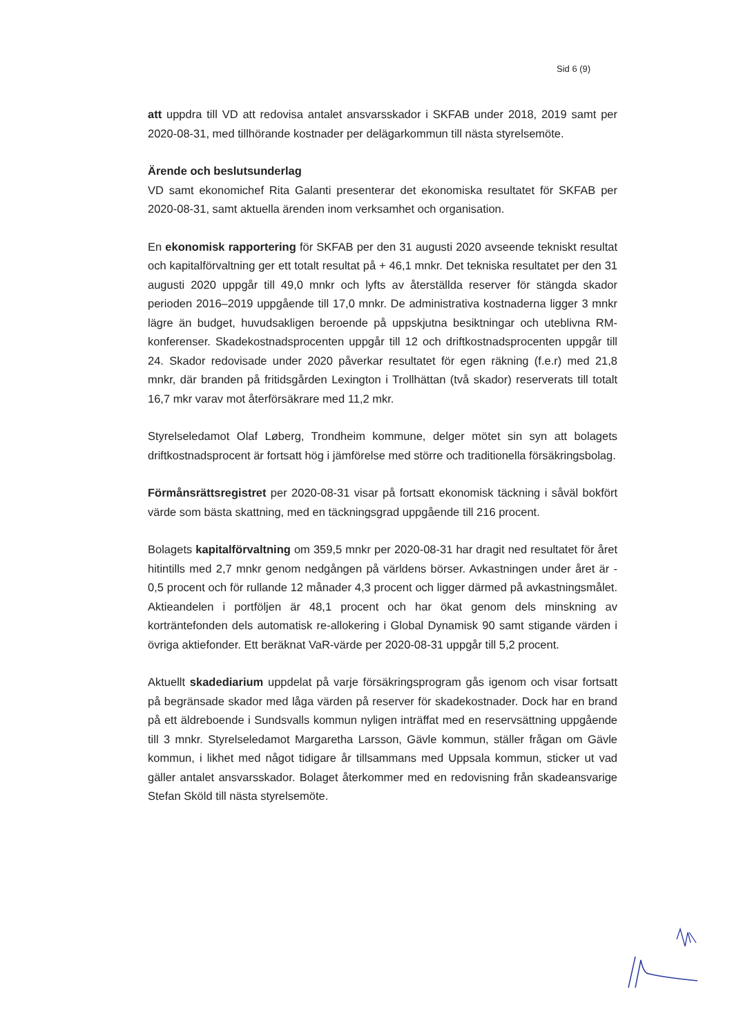Sid 6 (9)
att uppdra till VD att redovisa antalet ansvarsskador i SKFAB under 2018, 2019 samt per 2020-08-31, med tillhörande kostnader per delägarkommun till nästa styrelsemöte.
Ärende och beslutsunderlag
VD samt ekonomichef Rita Galanti presenterar det ekonomiska resultatet för SKFAB per 2020-08-31, samt aktuella ärenden inom verksamhet och organisation.
En ekonomisk rapportering för SKFAB per den 31 augusti 2020 avseende tekniskt resultat och kapitalförvaltning ger ett totalt resultat på + 46,1 mnkr. Det tekniska resultatet per den 31 augusti 2020 uppgår till 49,0 mnkr och lyfts av återställda reserver för stängda skador perioden 2016–2019 uppgående till 17,0 mnkr. De administrativa kostnaderna ligger 3 mnkr lägre än budget, huvudsakligen beroende på uppskjutna besiktningar och uteblivna RM-konferenser. Skadekostnadsprocenten uppgår till 12 och driftkostnadsprocenten uppgår till 24. Skador redovisade under 2020 påverkar resultatet för egen räkning (f.e.r) med 21,8 mnkr, där branden på fritidsgården Lexington i Trollhättan (två skador) reserverats till totalt 16,7 mkr varav mot återförsäkrare med 11,2 mkr.
Styrelseledamot Olaf Løberg, Trondheim kommune, delger mötet sin syn att bolagets driftkostnadsprocent är fortsatt hög i jämförelse med större och traditionella försäkringsbolag.
Förmånsrättsregistret per 2020-08-31 visar på fortsatt ekonomisk täckning i såväl bokfört värde som bästa skattning, med en täckningsgrad uppgående till 216 procent.
Bolagets kapitalförvaltning om 359,5 mnkr per 2020-08-31 har dragit ned resultatet för året hitintills med 2,7 mnkr genom nedgången på världens börser. Avkastningen under året är - 0,5 procent och för rullande 12 månader 4,3 procent och ligger därmed på avkastningsmålet. Aktieandelen i portföljen är 48,1 procent och har ökat genom dels minskning av korträntefonden dels automatisk re-allokering i Global Dynamisk 90 samt stigande värden i övriga aktiefonder. Ett beräknat VaR-värde per 2020-08-31 uppgår till 5,2 procent.
Aktuellt skadediarium uppdelat på varje försäkringsprogram gås igenom och visar fortsatt på begränsade skador med låga värden på reserver för skadekostnader. Dock har en brand på ett äldreboende i Sundsvalls kommun nyligen inträffat med en reservsättning uppgående till 3 mnkr. Styrelseledamot Margaretha Larsson, Gävle kommun, ställer frågan om Gävle kommun, i likhet med något tidigare år tillsammans med Uppsala kommun, sticker ut vad gäller antalet ansvarsskador. Bolaget återkommer med en redovisning från skadeansvarige Stefan Sköld till nästa styrelsemöte.